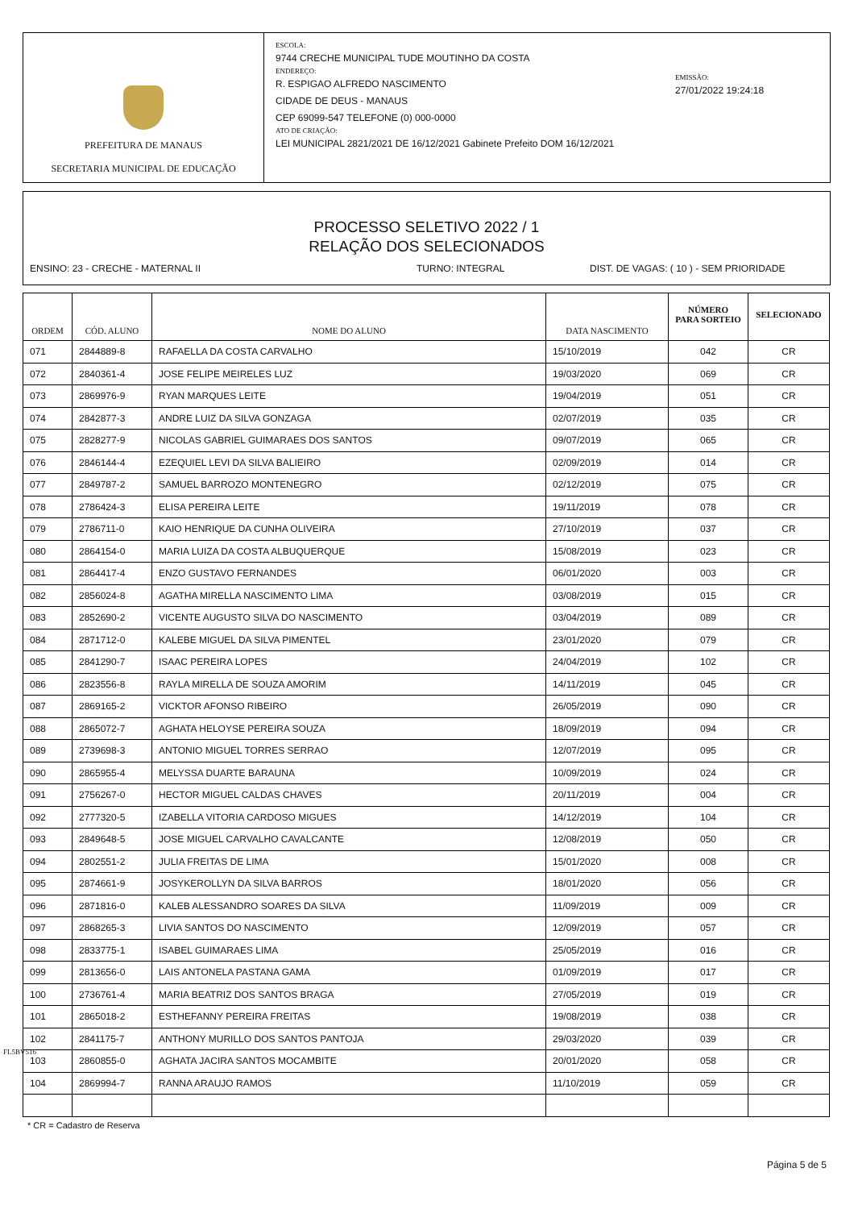PREFEITURA DE MANAUS
SECRETARIA MUNICIPAL DE EDUCAÇÃO
ESCOLA:
9744 CRECHE MUNICIPAL TUDE MOUTINHO DA COSTA
ENDEREÇO:
R. ESPIGAO ALFREDO NASCIMENTO
CIDADE DE DEUS - MANAUS
CEP 69099-547 TELEFONE (0) 000-0000
ATO DE CRIAÇÃO:
LEI MUNICIPAL 2821/2021 DE 16/12/2021 Gabinete Prefeito DOM 16/12/2021
EMISSÃO:
27/01/2022 19:24:18
PROCESSO SELETIVO 2022 / 1
RELAÇÃO DOS SELECIONADOS
ENSINO: 23 - CRECHE - MATERNAL II TURNO: INTEGRAL DIST. DE VAGAS: ( 10 ) - SEM PRIORIDADE
| ORDEM | CÓD. ALUNO | NOME DO ALUNO | DATA NASCIMENTO | NÚMERO PARA SORTEIO | SELECIONADO |
| --- | --- | --- | --- | --- | --- |
| 071 | 2844889-8 | RAFAELLA DA COSTA CARVALHO | 15/10/2019 | 042 | CR |
| 072 | 2840361-4 | JOSE FELIPE MEIRELES LUZ | 19/03/2020 | 069 | CR |
| 073 | 2869976-9 | RYAN MARQUES LEITE | 19/04/2019 | 051 | CR |
| 074 | 2842877-3 | ANDRE LUIZ DA SILVA GONZAGA | 02/07/2019 | 035 | CR |
| 075 | 2828277-9 | NICOLAS GABRIEL GUIMARAES DOS SANTOS | 09/07/2019 | 065 | CR |
| 076 | 2846144-4 | EZEQUIEL LEVI DA SILVA BALIEIRO | 02/09/2019 | 014 | CR |
| 077 | 2849787-2 | SAMUEL BARROZO MONTENEGRO | 02/12/2019 | 075 | CR |
| 078 | 2786424-3 | ELISA PEREIRA LEITE | 19/11/2019 | 078 | CR |
| 079 | 2786711-0 | KAIO HENRIQUE DA CUNHA OLIVEIRA | 27/10/2019 | 037 | CR |
| 080 | 2864154-0 | MARIA LUIZA DA COSTA ALBUQUERQUE | 15/08/2019 | 023 | CR |
| 081 | 2864417-4 | ENZO GUSTAVO FERNANDES | 06/01/2020 | 003 | CR |
| 082 | 2856024-8 | AGATHA MIRELLA NASCIMENTO LIMA | 03/08/2019 | 015 | CR |
| 083 | 2852690-2 | VICENTE AUGUSTO SILVA DO NASCIMENTO | 03/04/2019 | 089 | CR |
| 084 | 2871712-0 | KALEBE MIGUEL DA SILVA PIMENTEL | 23/01/2020 | 079 | CR |
| 085 | 2841290-7 | ISAAC PEREIRA LOPES | 24/04/2019 | 102 | CR |
| 086 | 2823556-8 | RAYLA MIRELLA DE SOUZA AMORIM | 14/11/2019 | 045 | CR |
| 087 | 2869165-2 | VICKTOR AFONSO RIBEIRO | 26/05/2019 | 090 | CR |
| 088 | 2865072-7 | AGHATA HELOYSE PEREIRA SOUZA | 18/09/2019 | 094 | CR |
| 089 | 2739698-3 | ANTONIO MIGUEL TORRES SERRAO | 12/07/2019 | 095 | CR |
| 090 | 2865955-4 | MELYSSA DUARTE BARAUNA | 10/09/2019 | 024 | CR |
| 091 | 2756267-0 | HECTOR MIGUEL CALDAS CHAVES | 20/11/2019 | 004 | CR |
| 092 | 2777320-5 | IZABELLA VITORIA CARDOSO MIGUES | 14/12/2019 | 104 | CR |
| 093 | 2849648-5 | JOSE MIGUEL CARVALHO CAVALCANTE | 12/08/2019 | 050 | CR |
| 094 | 2802551-2 | JULIA FREITAS DE LIMA | 15/01/2020 | 008 | CR |
| 095 | 2874661-9 | JOSYKEROLLYN DA SILVA BARROS | 18/01/2020 | 056 | CR |
| 096 | 2871816-0 | KALEB ALESSANDRO SOARES DA SILVA | 11/09/2019 | 009 | CR |
| 097 | 2868265-3 | LIVIA SANTOS DO NASCIMENTO | 12/09/2019 | 057 | CR |
| 098 | 2833775-1 | ISABEL GUIMARAES LIMA | 25/05/2019 | 016 | CR |
| 099 | 2813656-0 | LAIS ANTONELA PASTANA GAMA | 01/09/2019 | 017 | CR |
| 100 | 2736761-4 | MARIA BEATRIZ DOS SANTOS BRAGA | 27/05/2019 | 019 | CR |
| 101 | 2865018-2 | ESTHEFANNY PEREIRA FREITAS | 19/08/2019 | 038 | CR |
| 102 | 2841175-7 | ANTHONY MURILLO DOS SANTOS PANTOJA | 29/03/2020 | 039 | CR |
| 103 | 2860855-0 | AGHATA JACIRA SANTOS MOCAMBITE | 20/01/2020 | 058 | CR |
| 104 | 2869994-7 | RANNA ARAUJO RAMOS | 11/10/2019 | 059 | CR |
* CR = Cadastro de Reserva
FL5BV516
Página 5 de 5